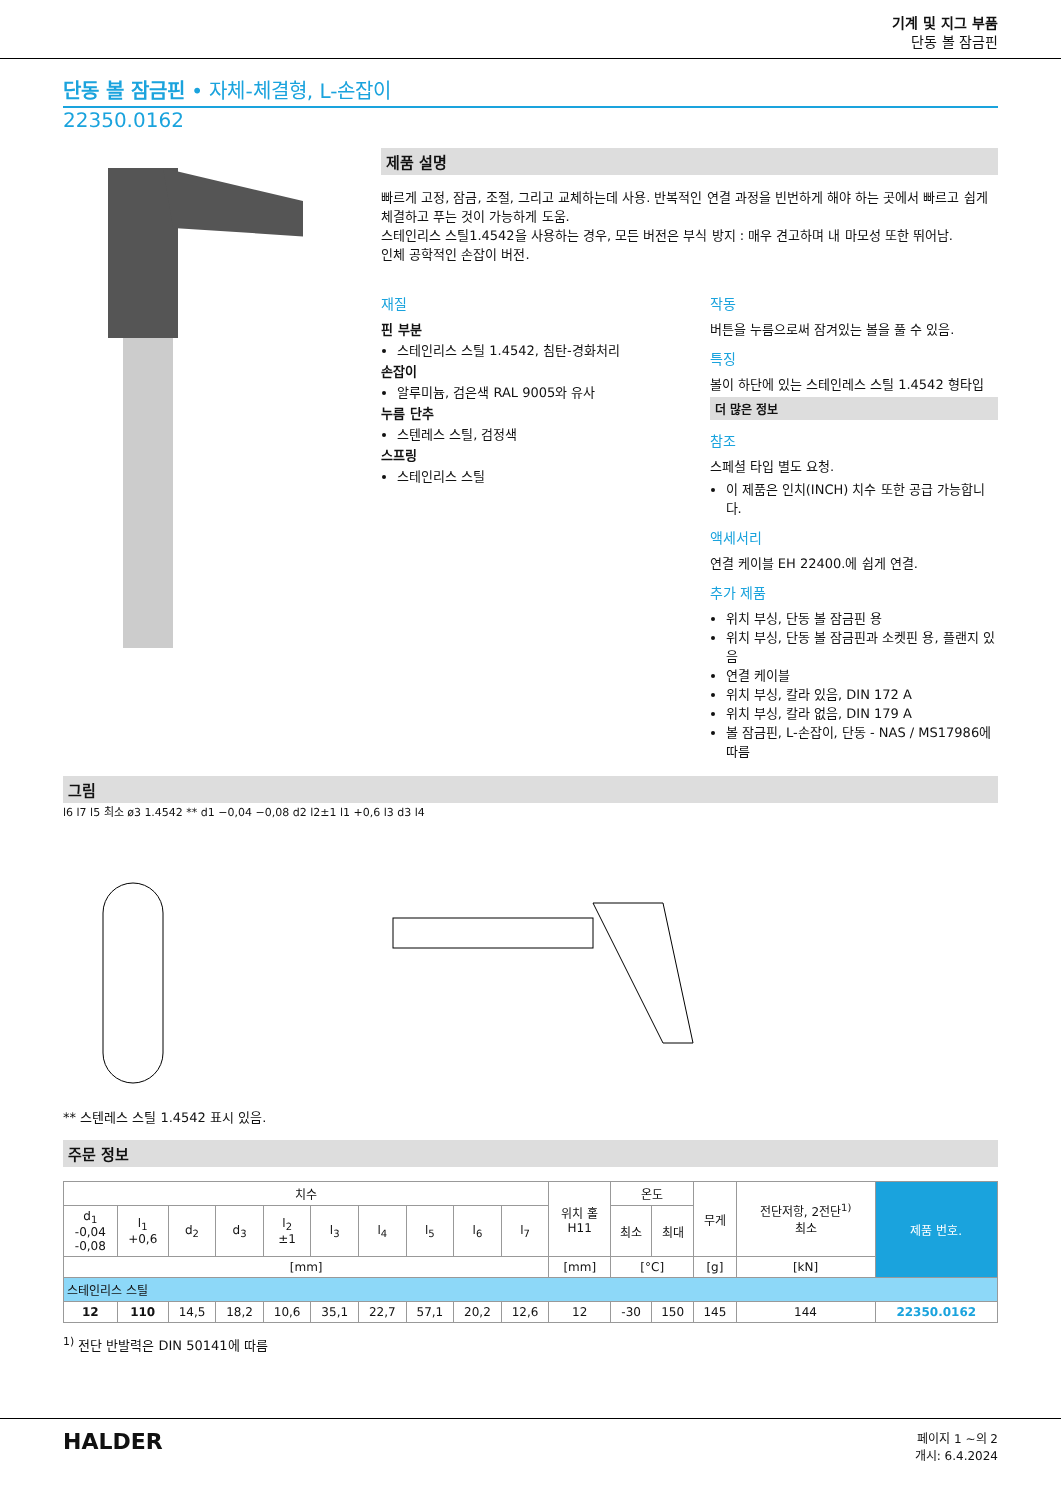기계 및 지그 부품
단동 볼 잠금핀
단동 볼 잠금핀 • 자체-체결형, L-손잡이
22350.0162
제품 설명
빠르게 고정, 잠금, 조절, 그리고 교체하는데 사용. 반복적인 연결 과정을 빈번하게 해야 하는 곳에서 빠르고 쉽게 체결하고 푸는 것이 가능하게 도움.
스테인리스 스틸1.4542을 사용하는 경우, 모든 버전은 부식 방지 : 매우 견고하며 내 마모성 또한 뛰어남.
인체 공학적인 손잡이 버전.
재질
핀 부분
스테인리스 스틸 1.4542, 침탄-경화처리
손잡이
알루미늄, 검은색 RAL 9005와 유사
누름 단추
스텐레스 스틸, 검정색
스프링
스테인리스 스틸
작동
버튼을 누름으로써 잠겨있는 볼을 풀 수 있음.
특징
볼이 하단에 있는 스테인레스 스틸 1.4542 형타입
더 많은 정보
참조
스페셜 타입 별도 요청.
이 제품은 인치(INCH) 치수 또한 공급 가능합니다.
액세서리
연결 케이블 EH 22400.에 쉽게 연결.
추가 제품
위치 부싱, 단동 볼 잠금핀 용
위치 부싱, 단동 볼 잠금핀과 소켓핀 용, 플랜지 있음
연결 케이블
위치 부싱, 칼라 있음, DIN 172 A
위치 부싱, 칼라 없음, DIN 179 A
볼 잠금핀, L-손잡이, 단동 - NAS / MS17986에 따름
그림
l6 l7 l5 최소 ø3 1.4542 ** d1 −0,04 −0,08 d2 l2±1 l1 +0,6 l3 d3 l4
** 스텐레스 스틸 1.4542 표시 있음.
주문 정보
| 치수 | | | | | | | | | | 위치 홀 H11 | 온도 | | 무게 | 전단저항, 2전단<sup>1)</sup> 최소 | 제품 번호. |
| --- | --- | --- | --- | --- | --- | --- | --- | --- | --- | --- | --- | --- | --- | --- | --- |
| d<sub>1</sub> -0,04 -0,08 | l<sub>1</sub> +0,6 | d<sub>2</sub> | d<sub>3</sub> | l<sub>2</sub> ±1 | l<sub>3</sub> | l<sub>4</sub> | l<sub>5</sub> | l<sub>6</sub> | l<sub>7</sub> | | 최소 | 최대 | | | |
| [mm] | | | | | | | | | | [mm] | [°C] | | [g] | [kN] | |
| 스테인리스 스틸 | | | | | | | | | | | | | | | |
| 12 | 110 | 14,5 | 18,2 | 10,6 | 35,1 | 22,7 | 57,1 | 20,2 | 12,6 | 12 | -30 | 150 | 145 | 144 | 22350.0162 |
<sup>1)</sup> 전단 반발력은 DIN 50141에 따름
HALDER
페이지 1 ~의 2
개시: 6.4.2024